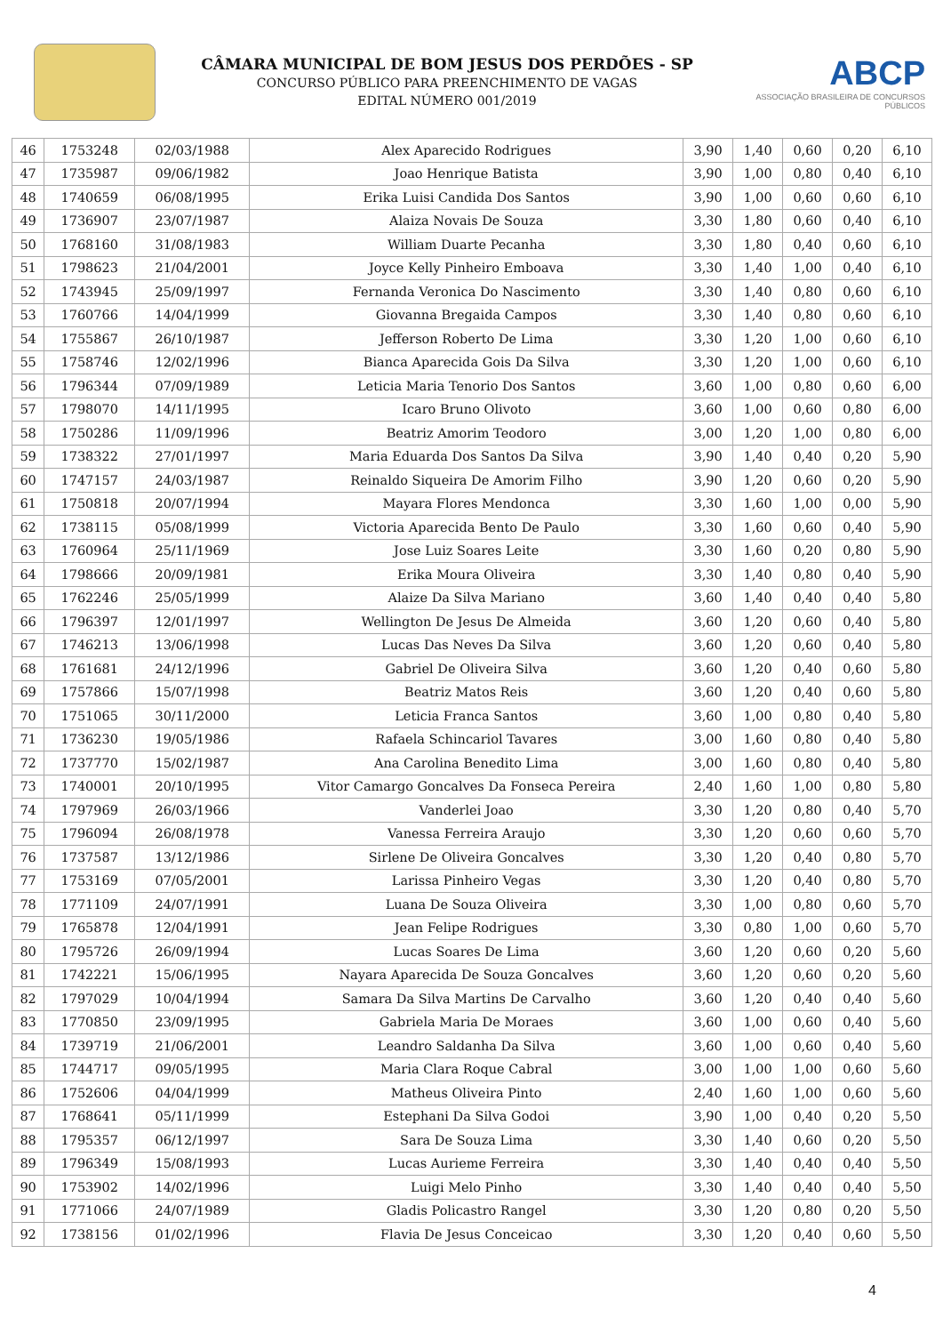CÂMARA MUNICIPAL DE BOM JESUS DOS PERDÕES - SP
CONCURSO PÚBLICO PARA PREENCHIMENTO DE VAGAS
EDITAL NÚMERO 001/2019
ABCP
ASSOCIAÇÃO BRASILEIRA DE CONCURSOS PÚBLICOS
| 46 | 1753248 | 02/03/1988 | Alex Aparecido Rodrigues | 3,90 | 1,40 | 0,60 | 0,20 | 6,10 |
| 47 | 1735987 | 09/06/1982 | Joao Henrique Batista | 3,90 | 1,00 | 0,80 | 0,40 | 6,10 |
| 48 | 1740659 | 06/08/1995 | Erika Luisi Candida Dos Santos | 3,90 | 1,00 | 0,60 | 0,60 | 6,10 |
| 49 | 1736907 | 23/07/1987 | Alaiza Novais De Souza | 3,30 | 1,80 | 0,60 | 0,40 | 6,10 |
| 50 | 1768160 | 31/08/1983 | William Duarte Pecanha | 3,30 | 1,80 | 0,40 | 0,60 | 6,10 |
| 51 | 1798623 | 21/04/2001 | Joyce Kelly Pinheiro Emboava | 3,30 | 1,40 | 1,00 | 0,40 | 6,10 |
| 52 | 1743945 | 25/09/1997 | Fernanda Veronica Do Nascimento | 3,30 | 1,40 | 0,80 | 0,60 | 6,10 |
| 53 | 1760766 | 14/04/1999 | Giovanna Bregaida Campos | 3,30 | 1,40 | 0,80 | 0,60 | 6,10 |
| 54 | 1755867 | 26/10/1987 | Jefferson Roberto De Lima | 3,30 | 1,20 | 1,00 | 0,60 | 6,10 |
| 55 | 1758746 | 12/02/1996 | Bianca Aparecida Gois Da Silva | 3,30 | 1,20 | 1,00 | 0,60 | 6,10 |
| 56 | 1796344 | 07/09/1989 | Leticia Maria Tenorio Dos Santos | 3,60 | 1,00 | 0,80 | 0,60 | 6,00 |
| 57 | 1798070 | 14/11/1995 | Icaro Bruno Olivoto | 3,60 | 1,00 | 0,60 | 0,80 | 6,00 |
| 58 | 1750286 | 11/09/1996 | Beatriz Amorim Teodoro | 3,00 | 1,20 | 1,00 | 0,80 | 6,00 |
| 59 | 1738322 | 27/01/1997 | Maria Eduarda Dos Santos Da Silva | 3,90 | 1,40 | 0,40 | 0,20 | 5,90 |
| 60 | 1747157 | 24/03/1987 | Reinaldo Siqueira De Amorim Filho | 3,90 | 1,20 | 0,60 | 0,20 | 5,90 |
| 61 | 1750818 | 20/07/1994 | Mayara Flores Mendonca | 3,30 | 1,60 | 1,00 | 0,00 | 5,90 |
| 62 | 1738115 | 05/08/1999 | Victoria Aparecida Bento De Paulo | 3,30 | 1,60 | 0,60 | 0,40 | 5,90 |
| 63 | 1760964 | 25/11/1969 | Jose Luiz Soares Leite | 3,30 | 1,60 | 0,20 | 0,80 | 5,90 |
| 64 | 1798666 | 20/09/1981 | Erika Moura Oliveira | 3,30 | 1,40 | 0,80 | 0,40 | 5,90 |
| 65 | 1762246 | 25/05/1999 | Alaize Da Silva Mariano | 3,60 | 1,40 | 0,40 | 0,40 | 5,80 |
| 66 | 1796397 | 12/01/1997 | Wellington De Jesus De Almeida | 3,60 | 1,20 | 0,60 | 0,40 | 5,80 |
| 67 | 1746213 | 13/06/1998 | Lucas Das Neves Da Silva | 3,60 | 1,20 | 0,60 | 0,40 | 5,80 |
| 68 | 1761681 | 24/12/1996 | Gabriel De Oliveira Silva | 3,60 | 1,20 | 0,40 | 0,60 | 5,80 |
| 69 | 1757866 | 15/07/1998 | Beatriz Matos Reis | 3,60 | 1,20 | 0,40 | 0,60 | 5,80 |
| 70 | 1751065 | 30/11/2000 | Leticia Franca Santos | 3,60 | 1,00 | 0,80 | 0,40 | 5,80 |
| 71 | 1736230 | 19/05/1986 | Rafaela Schincariol Tavares | 3,00 | 1,60 | 0,80 | 0,40 | 5,80 |
| 72 | 1737770 | 15/02/1987 | Ana Carolina Benedito Lima | 3,00 | 1,60 | 0,80 | 0,40 | 5,80 |
| 73 | 1740001 | 20/10/1995 | Vitor Camargo Goncalves Da Fonseca Pereira | 2,40 | 1,60 | 1,00 | 0,80 | 5,80 |
| 74 | 1797969 | 26/03/1966 | Vanderlei Joao | 3,30 | 1,20 | 0,80 | 0,40 | 5,70 |
| 75 | 1796094 | 26/08/1978 | Vanessa Ferreira Araujo | 3,30 | 1,20 | 0,60 | 0,60 | 5,70 |
| 76 | 1737587 | 13/12/1986 | Sirlene De Oliveira Goncalves | 3,30 | 1,20 | 0,40 | 0,80 | 5,70 |
| 77 | 1753169 | 07/05/2001 | Larissa Pinheiro Vegas | 3,30 | 1,20 | 0,40 | 0,80 | 5,70 |
| 78 | 1771109 | 24/07/1991 | Luana De Souza Oliveira | 3,30 | 1,00 | 0,80 | 0,60 | 5,70 |
| 79 | 1765878 | 12/04/1991 | Jean Felipe Rodrigues | 3,30 | 0,80 | 1,00 | 0,60 | 5,70 |
| 80 | 1795726 | 26/09/1994 | Lucas Soares De Lima | 3,60 | 1,20 | 0,60 | 0,20 | 5,60 |
| 81 | 1742221 | 15/06/1995 | Nayara Aparecida De Souza Goncalves | 3,60 | 1,20 | 0,60 | 0,20 | 5,60 |
| 82 | 1797029 | 10/04/1994 | Samara Da Silva Martins De Carvalho | 3,60 | 1,20 | 0,40 | 0,40 | 5,60 |
| 83 | 1770850 | 23/09/1995 | Gabriela Maria De Moraes | 3,60 | 1,00 | 0,60 | 0,40 | 5,60 |
| 84 | 1739719 | 21/06/2001 | Leandro Saldanha Da Silva | 3,60 | 1,00 | 0,60 | 0,40 | 5,60 |
| 85 | 1744717 | 09/05/1995 | Maria Clara Roque Cabral | 3,00 | 1,00 | 1,00 | 0,60 | 5,60 |
| 86 | 1752606 | 04/04/1999 | Matheus Oliveira Pinto | 2,40 | 1,60 | 1,00 | 0,60 | 5,60 |
| 87 | 1768641 | 05/11/1999 | Estephani Da Silva Godoi | 3,90 | 1,00 | 0,40 | 0,20 | 5,50 |
| 88 | 1795357 | 06/12/1997 | Sara De Souza Lima | 3,30 | 1,40 | 0,60 | 0,20 | 5,50 |
| 89 | 1796349 | 15/08/1993 | Lucas Aurieme Ferreira | 3,30 | 1,40 | 0,40 | 0,40 | 5,50 |
| 90 | 1753902 | 14/02/1996 | Luigi Melo Pinho | 3,30 | 1,40 | 0,40 | 0,40 | 5,50 |
| 91 | 1771066 | 24/07/1989 | Gladis Policastro Rangel | 3,30 | 1,20 | 0,80 | 0,20 | 5,50 |
| 92 | 1738156 | 01/02/1996 | Flavia De Jesus Conceicao | 3,30 | 1,20 | 0,40 | 0,60 | 5,50 |
4